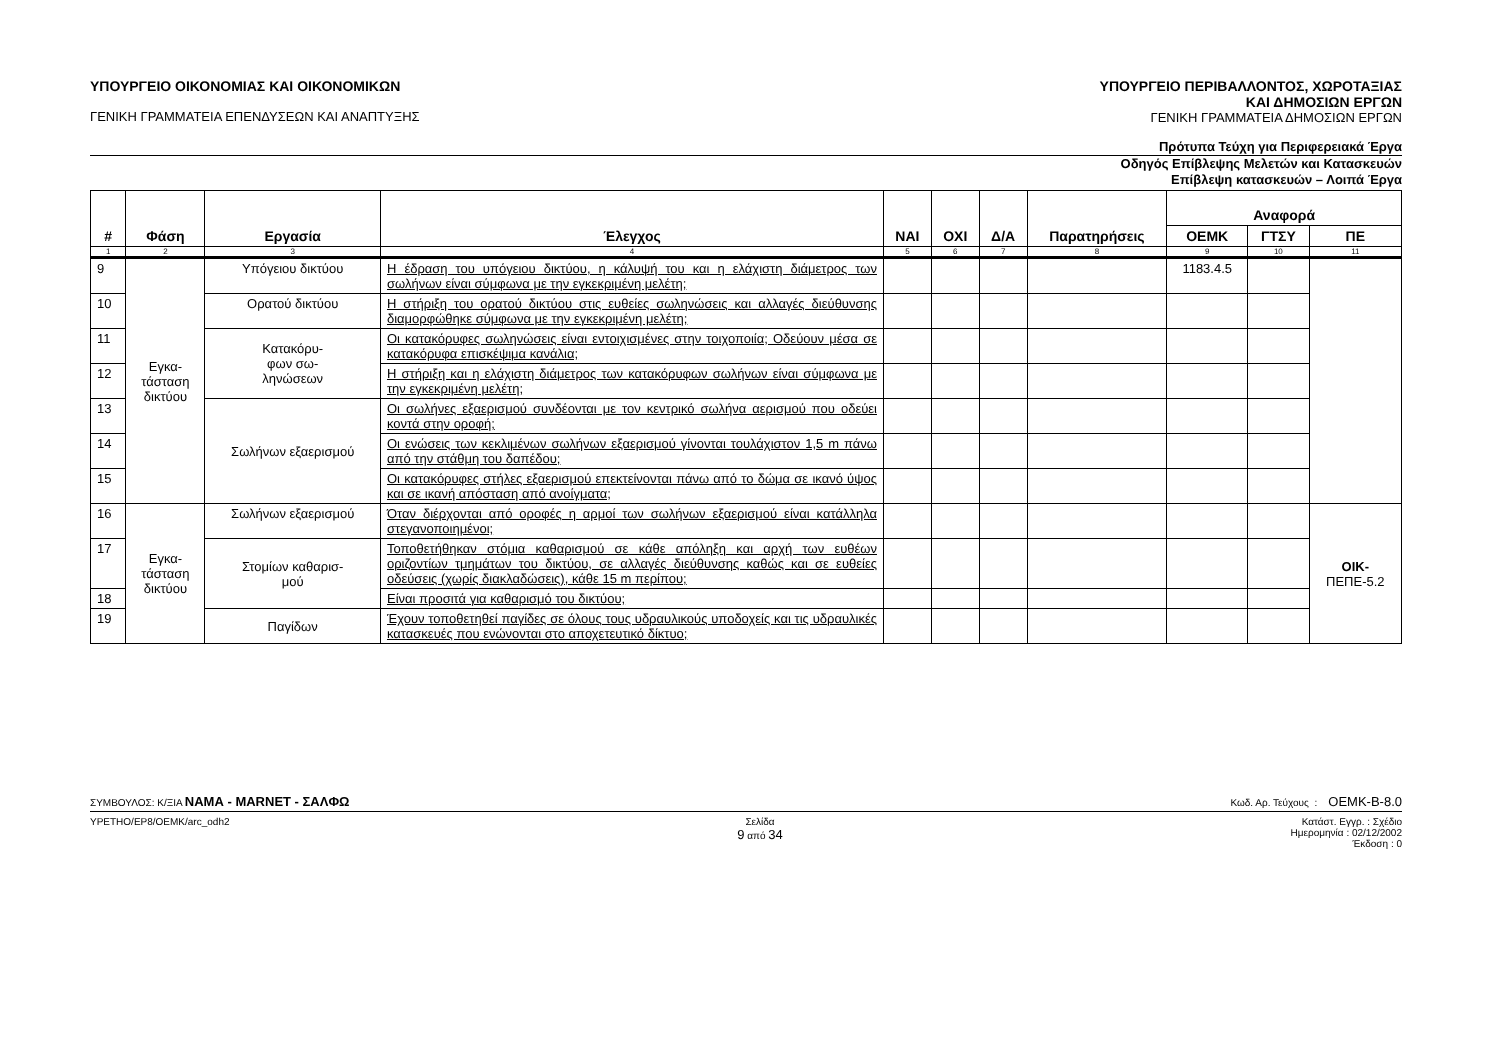ΥΠΟΥΡΓΕΙΟ ΟΙΚΟΝΟΜΙΑΣ ΚΑΙ ΟΙΚΟΝΟΜΙΚΩΝ
ΓΕΝΙΚΗ ΓΡΑΜΜΑΤΕΙΑ ΕΠΕΝΔΥΣΕΩΝ ΚΑΙ ΑΝΑΠΤΥΞΗΣ
ΥΠΟΥΡΓΕΙΟ ΠΕΡΙΒΑΛΛΟΝΤΟΣ, ΧΩΡΟΤΑΞΙΑΣ
ΚΑΙ ΔΗΜΟΣΙΩΝ ΕΡΓΩΝ
ΓΕΝΙΚΗ ΓΡΑΜΜΑΤΕΙΑ ΔΗΜΟΣΙΩΝ ΕΡΓΩΝ
Πρότυπα Τεύχη για Περιφερειακά Έργα
Οδηγός Επίβλεψης Μελετών και Κατασκευών
Επίβλεψη κατασκευών – Λοιπά Έργα
| # | Φάση | Εργασία | Έλεγχος | ΝΑΙ | ΟΧΙ | Δ/Α | Παρατηρήσεις | Αναφορά | | |
| --- | --- | --- | --- | --- | --- | --- | --- | --- | --- | --- |
| | | | | | | | | ΟΕΜΚ | ΓΤΣΥ | ΠΕ |
| 1 | 2 | 3 | 4 | 5 | 6 | 7 | 8 | 9 | 10 | 11 |
| 9 | Εγκα- τάσταση δικτύου | Υπόγειου δικτύου | Η έδραση του υπόγειου δικτύου, η κάλυψή του και η ελάχιστη διάμετρος των σωλήνων είναι σύμφωνα με την εγκεκριμένη μελέτη; | | | | | 1183.4.5 | | |
| 10 | | Ορατού δικτύου | Η στήριξη του ορατού δικτύου στις ευθείες σωληνώσεις και αλλαγές διεύθυνσης διαμορφώθηκε σύμφωνα με την εγκεκριμένη μελέτη; | | | | | | | |
| 11 | | Κατακόρυ- φων σω- ληνώσεων | Οι κατακόρυφες σωληνώσεις είναι εντοιχισμένες στην τοιχοποιία; Οδεύουν μέσα σε κατακόρυφα επισκέψιμα κανάλια; | | | | | | | |
| 12 | | | Η στήριξη και η ελάχιστη διάμετρος των κατακόρυφων σωλήνων είναι σύμφωνα με την εγκεκριμένη μελέτη; | | | | | | | |
| 13 | | Σωλήνων εξαερισμού | Οι σωλήνες εξαερισμού συνδέονται με τον κεντρικό σωλήνα αερισμού που οδεύει κοντά στην οροφή; | | | | | | | |
| 14 | | | Οι ενώσεις των κεκλιμένων σωλήνων εξαερισμού γίνονται τουλάχιστον 1,5 m πάνω από την στάθμη του δαπέδου; | | | | | | | |
| 15 | | | Οι κατακόρυφες στήλες εξαερισμού επεκτείνονται πάνω από το δώμα σε ικανό ύψος και σε ικανή απόσταση από ανοίγματα; | | | | | | | |
| 16 | Εγκα- τάσταση δικτύου | Σωλήνων εξαερισμού | Όταν διέρχονται από οροφές η αρμοί των σωλήνων εξαερισμού είναι κατάλληλα στεγανοποιημένοι; | | | | | | | ΟΙΚ- ΠΕΠΕ-5.2 |
| 17 | | Στομίων καθαρισ- μού | Τοποθετήθηκαν στόμια καθαρισμού σε κάθε απόληξη και αρχή των ευθέων οριζοντίων τμημάτων του δικτύου, σε αλλαγές διεύθυνσης καθώς και σε ευθείες οδεύσεις (χωρίς διακλαδώσεις), κάθε 15 m περίπου; | | | | | | | |
| 18 | | | Είναι προσιτά για καθαρισμό του δικτύου; | | | | | | | |
| 19 | | Παγίδων | Έχουν τοποθετηθεί παγίδες σε όλους τους υδραυλικούς υποδοχείς και τις υδραυλικές κατασκευές που ενώνονται στο αποχετευτικό δίκτυο; | | | | | | | |
ΣΥΜΒΟΥΛΟΣ: Κ/ΞΙΑ ΝΑΜΑ - MARNET - ΣΑΛΦΩ
Κωδ. Αρ. Τεύχους : ΟΕΜΚ-Β-8.0
YPETHO/EP8/OEMK/arc_odh2 Σελίδα
9 από 34
Κατάστ. Εγγρ. : Σχέδιο
Ημερομηνία : 02/12/2002
Έκδοση : 0